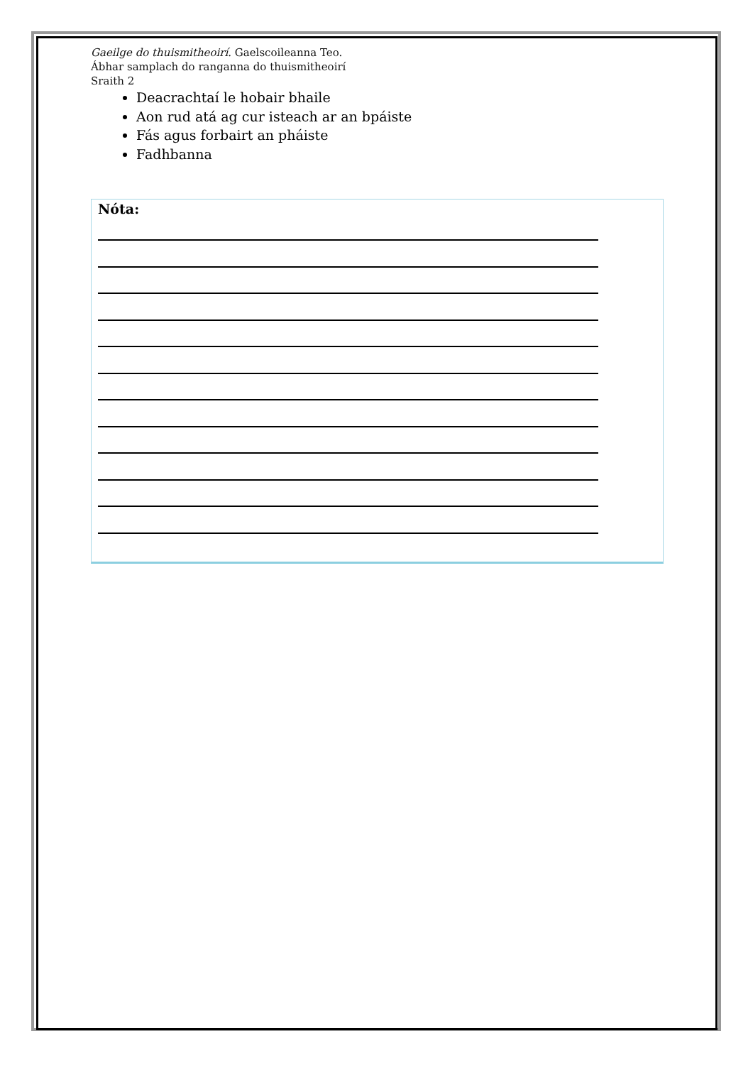Gaeilge do thuismitheoirí. Gaelscoileanna Teo.
Ábhar samplach do ranganna do thuismitheoirí
Sraith 2
Deacrachtaí le hobair bhaile
Aon rud atá ag cur isteach ar an bpáiste
Fás agus forbairt an pháiste
Fadhbanna
Nóta: